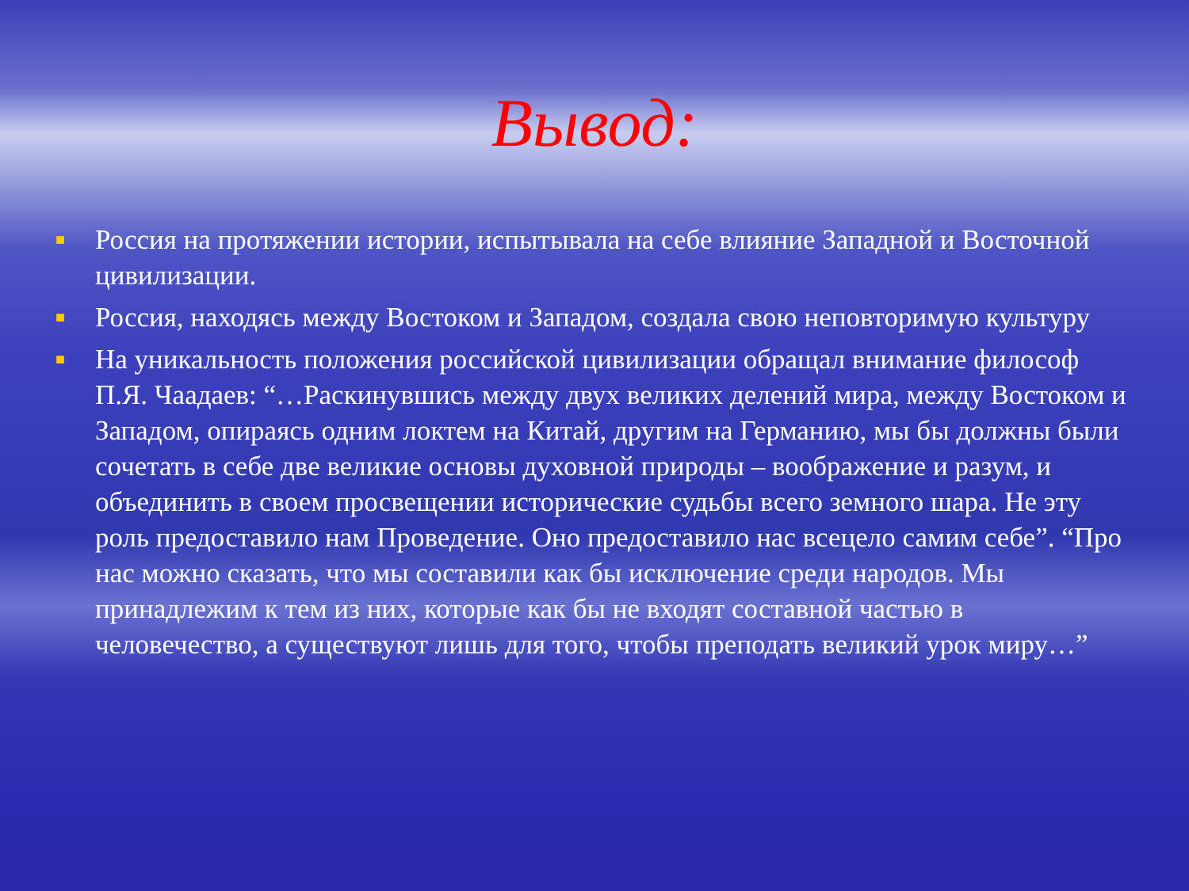Вывод:
■ Россия на протяжении истории, испытывала на себе влияние Западной и Восточной цивилизации.
■ Россия, находясь между Востоком и Западом, создала свою неповторимую культуру
■ На уникальность положения российской цивилизации обращал внимание философ П.Я. Чаадаев: “…Раскинувшись между двух великих делений мира, между Востоком и Западом, опираясь одним локтем на Китай, другим на Германию, мы бы должны были сочетать в себе две великие основы духовной природы – воображение и разум, и объединить в своем просвещении исторические судьбы всего земного шара. Не эту роль предоставило нам Проведение. Оно предоставило нас всецело самим себе”. “Про нас можно сказать, что мы составили как бы исключение среди народов. Мы принадлежим к тем из них, которые как бы не входят составной частью в человечество, а существуют лишь для того, чтобы преподать великий урок миру…”